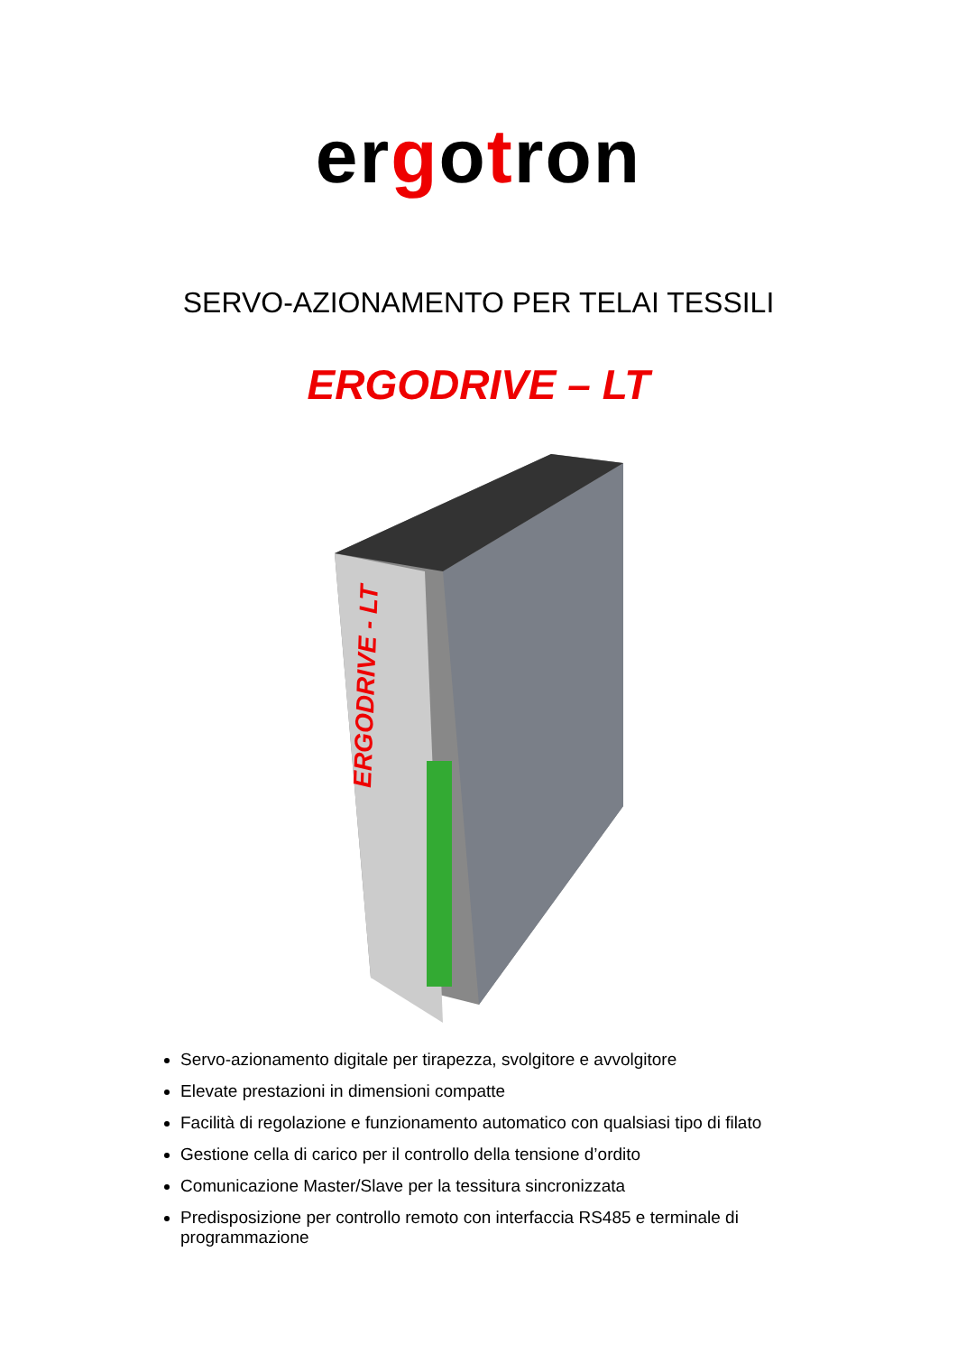ergotron
SERVO-AZIONAMENTO PER TELAI TESSILI
ERGODRIVE – LT
ERGODRIVE - LT
Servo-azionamento digitale per tirapezza, svolgitore e avvolgitore
Elevate prestazioni in dimensioni compatte
Facilità di regolazione e funzionamento automatico con qualsiasi tipo di filato
Gestione cella di carico per il controllo della tensione d’ordito
Comunicazione Master/Slave per la tessitura sincronizzata
Predisposizione per controllo remoto con interfaccia RS485 e terminale di programmazione